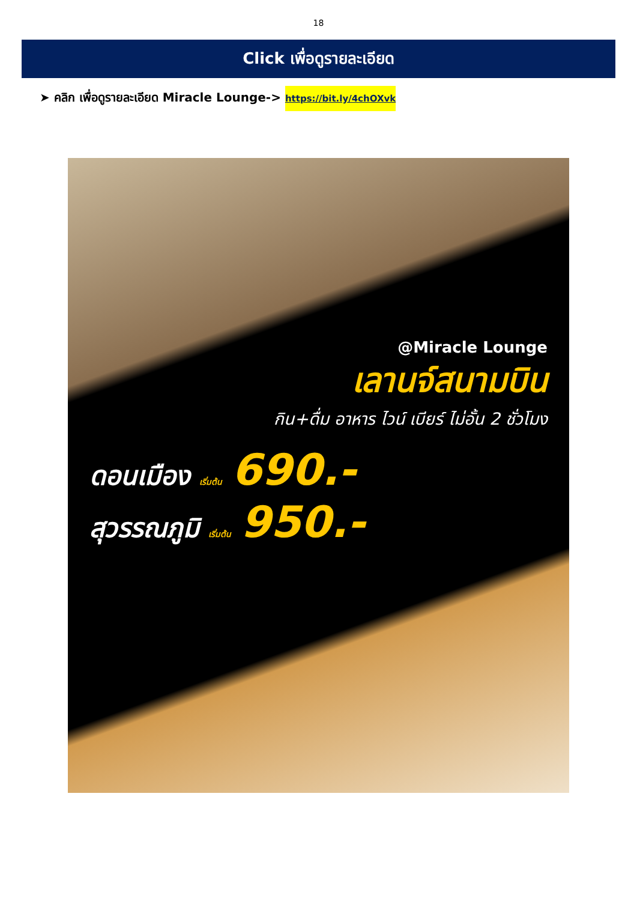18
Click เพื่อดูรายละเอียด
➤ คลิก เพื่อดูรายละเอียด Miracle Lounge-> https://bit.ly/4chOXvk
@Miracle Lounge
เลานจ์สนามบิน
กิน+ดื่ม อาหาร ไวน์ เบียร์ ไม่อั้น 2 ชั่วโมง
ดอนเมือง เริ่มต้น 690.-
สุวรรณภูมิ เริ่มต้น 950.-